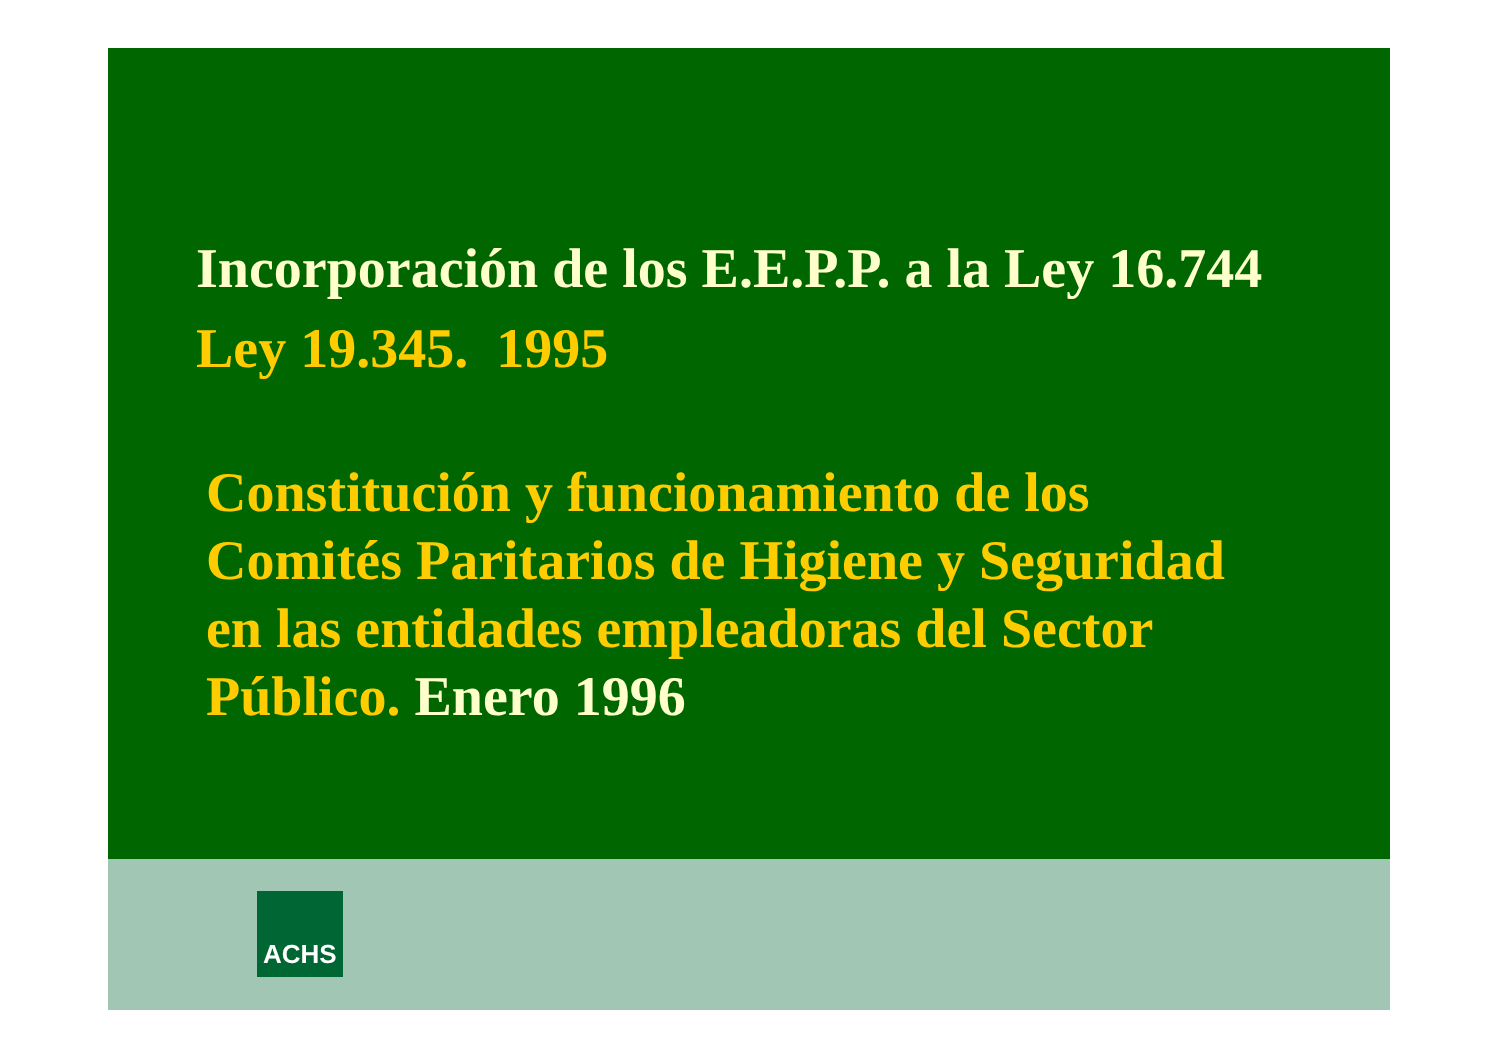Incorporación de los E.E.P.P. a la Ley 16.744
Ley 19.345. 1995
Constitución y funcionamiento de los
Comités Paritarios de Higiene y Seguridad
en las entidades empleadoras del Sector
Público. Enero 1996
ACHS